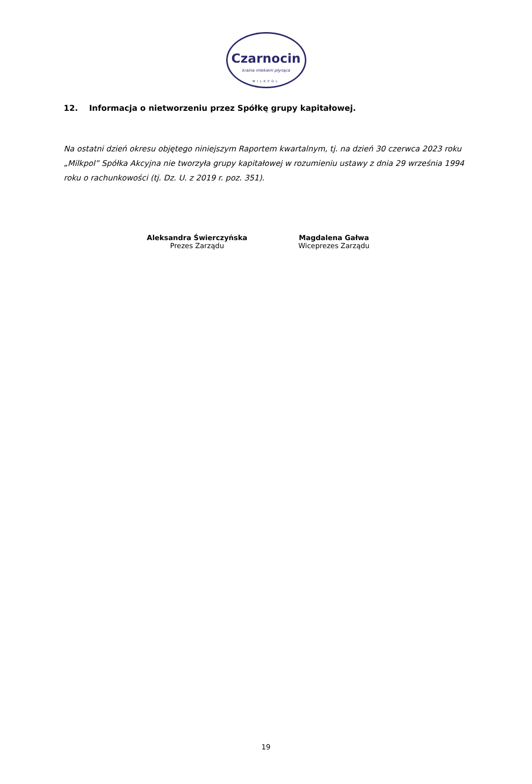Czarnocin
kraina mlekiem płynąca
MILKPOL
12. Informacja o nietworzeniu przez Spółkę grupy kapitałowej.
Na ostatni dzień okresu objętego niniejszym Raportem kwartalnym, tj. na dzień 30 czerwca 2023 roku „Milkpol” Spółka Akcyjna nie tworzyła grupy kapitałowej w rozumieniu ustawy z dnia 29 września 1994 roku o rachunkowości (tj. Dz. U. z 2019 r. poz. 351).
Aleksandra Świerczyńska
Prezes Zarządu
Magdalena Gałwa
Wiceprezes Zarządu
19